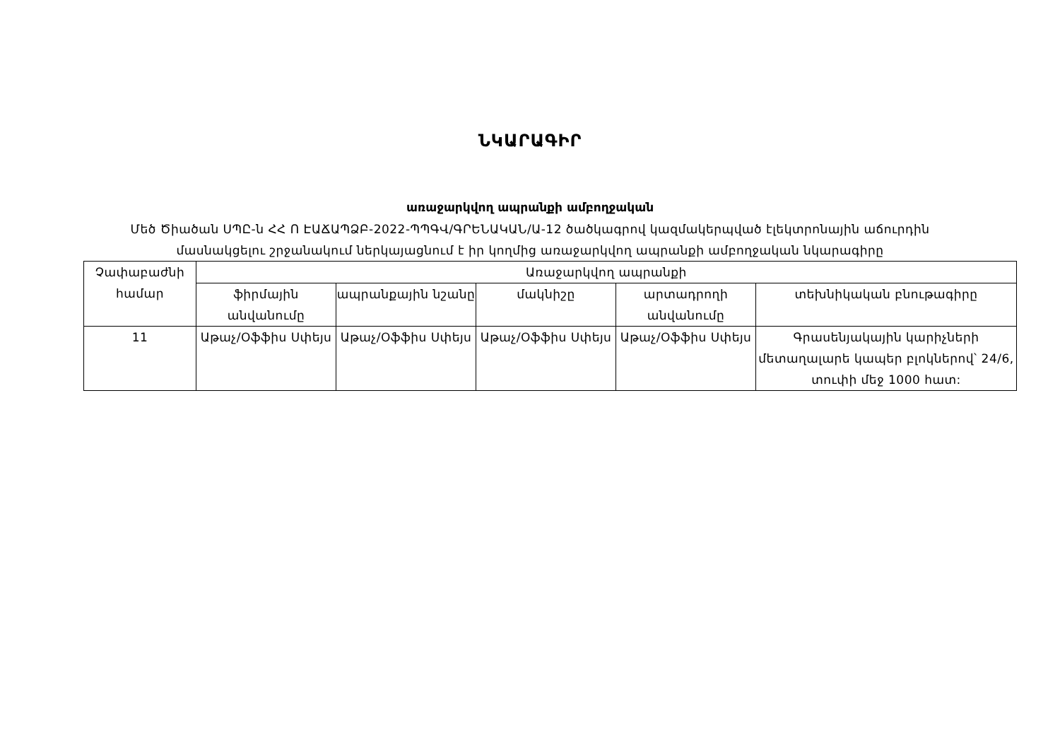ՆԿԱՐԱԳԻՐ
առաջարկվող ապրանքի ամբողջական
Մեծ Ծիածան ՍՊԸ-ն ՀՀ Ո ԷԱՃԱՊՁԲ-2022-ՊՊԳՎ/ԳՐԵՆԱԿԱՆ/Ա-12 ծածկագրով կազմակերպված էլեկտրոնային աճուրդին
մասնակցելու շրջանակում ներկայացնում է իր կողմից առաջարկվող ապրանքի ամբողջական նկարագիրը
| Չափաբաժնի համար | Առաջարկվող ապրանքի | | | | |
| --- | --- | --- | --- | --- | --- |
| | ֆիրմային անվանումը | ապրանքային նշանը | մակնիշը | արտադրողի անվանումը | տեխնիկական բնութագիրը |
| 11 | Աթաչ/Օֆֆիս Սփեյս | Աթաչ/Օֆֆիս Սփեյս | Աթաչ/Օֆֆիս Սփեյս | Աթաչ/Օֆֆիս Սփեյս | Գրասենյակային կարիչների մետաղալարե կապեր բլոկներով՝ 24/6, տուփի մեջ 1000 հատ: |